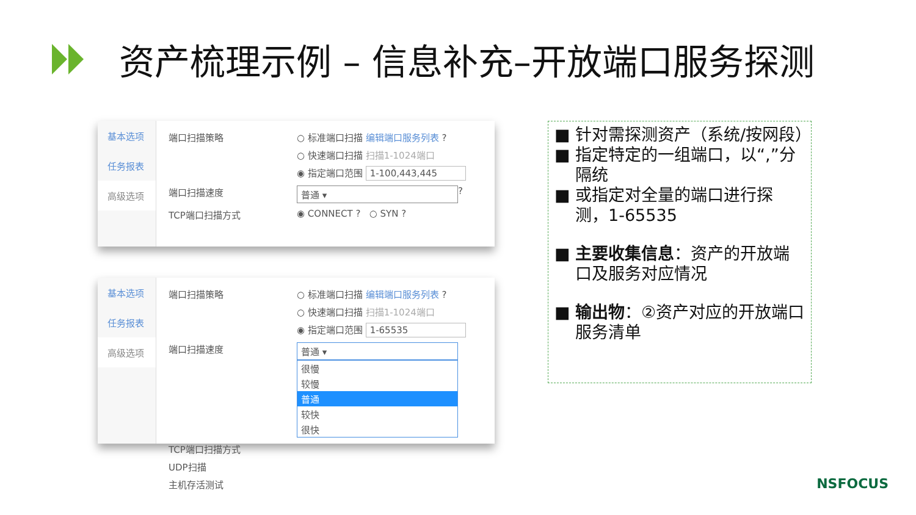资产梳理示例 – 信息补充–开放端口服务探测
基本选项
任务报表
高级选项
端口扫描策略 ○ 标准端口扫描 编辑端口服务列表 ?
○ 快速端口扫描 扫描1-1024端口
◉ 指定端口范围 1-100,443,445
端口扫描速度 普通 ▾ ?
TCP端口扫描方式 ◉ CONNECT ? ○ SYN ?
基本选项
任务报表
高级选项
端口扫描策略 ○ 标准端口扫描 编辑端口服务列表 ?
○ 快速端口扫描 扫描1-1024端口
◉ 指定端口范围 1-65535
端口扫描速度
普通 ▾
很慢
较慢
普通
较快
很快
TCP端口扫描方式
UDP扫描
主机存活测试
■ 针对需探测资产（系统/按网段）
■ 指定特定的一组端口，以“,”分隔统
■ 或指定对全量的端口进行探测，1-65535
■ 主要收集信息：资产的开放端口及服务对应情况
■ 输出物：②资产对应的开放端口服务清单
NSFOCUS